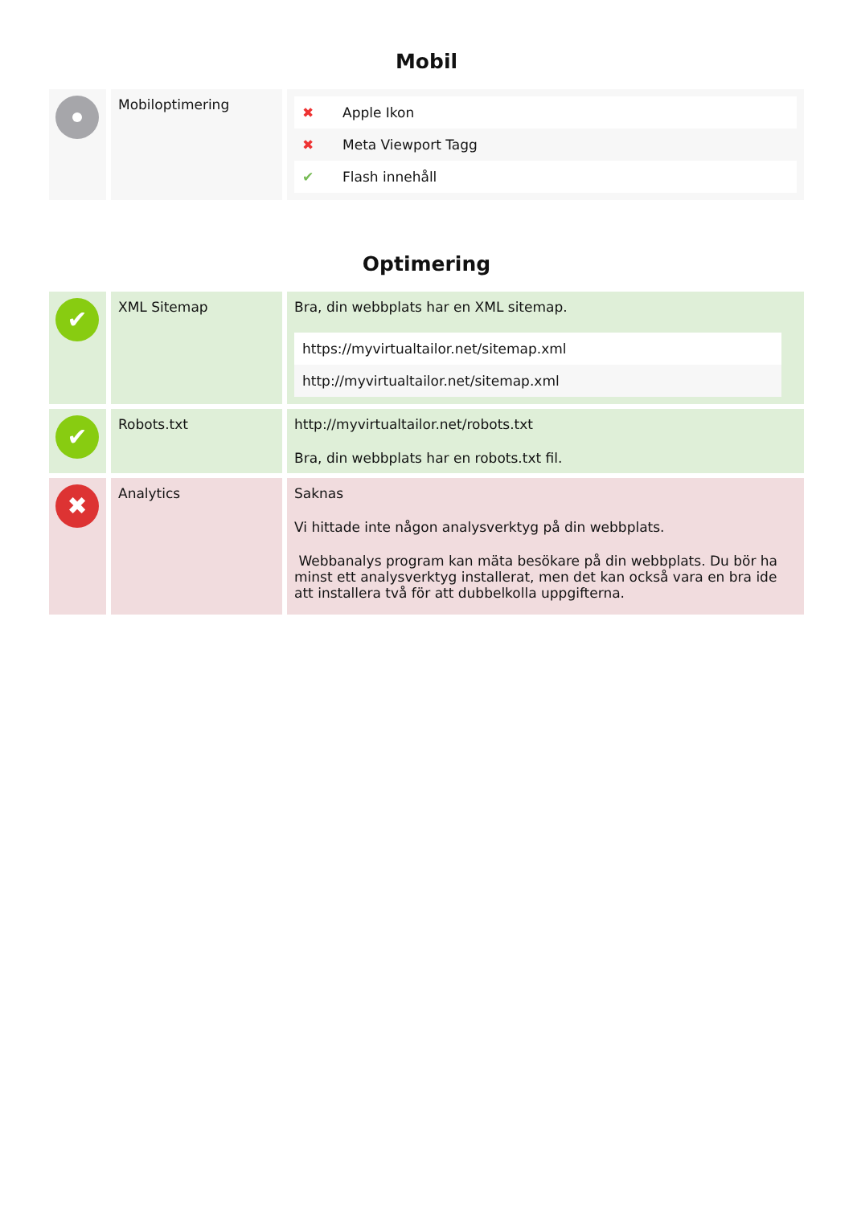Mobil
| | Mobiloptimering | / ✖ / Apple Ikon / / ✖ / Meta Viewport Tagg / / ✔ / Flash innehåll / |
Optimering
| ✔ | XML Sitemap | Bra, din webbplats har en XML sitemap. / https://myvirtualtailor.net/sitemap.xml / / http://myvirtualtailor.net/sitemap.xml / |
| ✔ | Robots.txt | http://myvirtualtailor.net/robots.txt Bra, din webbplats har en robots.txt fil. |
| ✖ | Analytics | Saknas Vi hittade inte någon analysverktyg på din webbplats. Webbanalys program kan mäta besökare på din webbplats. Du bör ha minst ett analysverktyg installerat, men det kan också vara en bra ide att installera två för att dubbelkolla uppgifterna. |